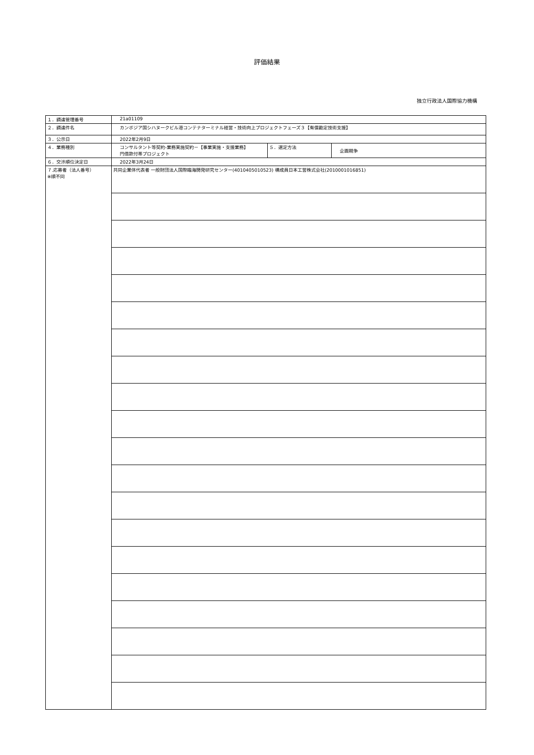評価結果
独立行政法人国際協力機構
| １．調達管理番号 | 21a01109 | | |
| ２．調達件名 | カンボジア国シハヌークビル港コンテナターミナル経営・技術向上プロジェクトフェーズ３【有償勘定技術支援】 | | |
| ３．公示日 | 2022年2月9日 | | |
| ４．業務種別 | コンサルタント等契約-業務実施契約－【事業実施・支援業務】 円借款付帯プロジェクト | ５．選定方法 | 企画競争 |
| ６．交渉順位決定日 | 2022年3月24日 | | |
| ７.応募者（法人番号） ※順不同 | 共同企業体代表者 一般財団法人国際臨海開発研究センター(4010405010523) 構成員日本工営株式会社(2010001016851) | | |